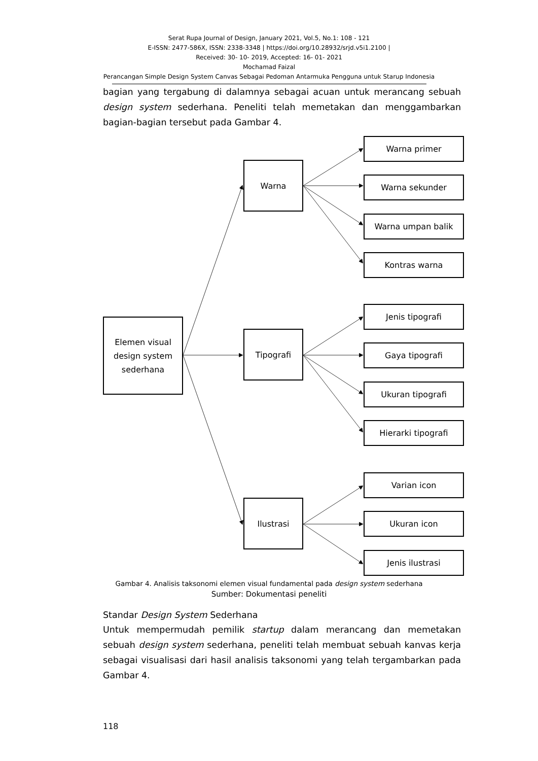Serat Rupa Journal of Design, January 2021, Vol.5, No.1: 108 - 121
E-ISSN: 2477-586X, ISSN: 2338-3348 | https://doi.org/10.28932/srjd.v5i1.2100 |
Received: 30- 10- 2019, Accepted: 16- 01- 2021
Mochamad Faizal
Perancangan Simple Design System Canvas Sebagai Pedoman Antarmuka Pengguna untuk Starup Indonesia
bagian yang tergabung di dalamnya sebagai acuan untuk merancang sebuah design system sederhana. Peneliti telah memetakan dan menggambarkan bagian-bagian tersebut pada Gambar 4.
Elemen visual
design system
sederhana
Warna
Tipografi
Ilustrasi
Warna primer
Warna sekunder
Warna umpan balik
Kontras warna
Jenis tipografi
Gaya tipografi
Ukuran tipografi
Hierarki tipografi
Varian icon
Ukuran icon
Jenis ilustrasi
Gambar 4. Analisis taksonomi elemen visual fundamental pada design system sederhana
Sumber: Dokumentasi peneliti
Standar Design System Sederhana
Untuk mempermudah pemilik startup dalam merancang dan memetakan sebuah design system sederhana, peneliti telah membuat sebuah kanvas kerja sebagai visualisasi dari hasil analisis taksonomi yang telah tergambarkan pada Gambar 4.
118